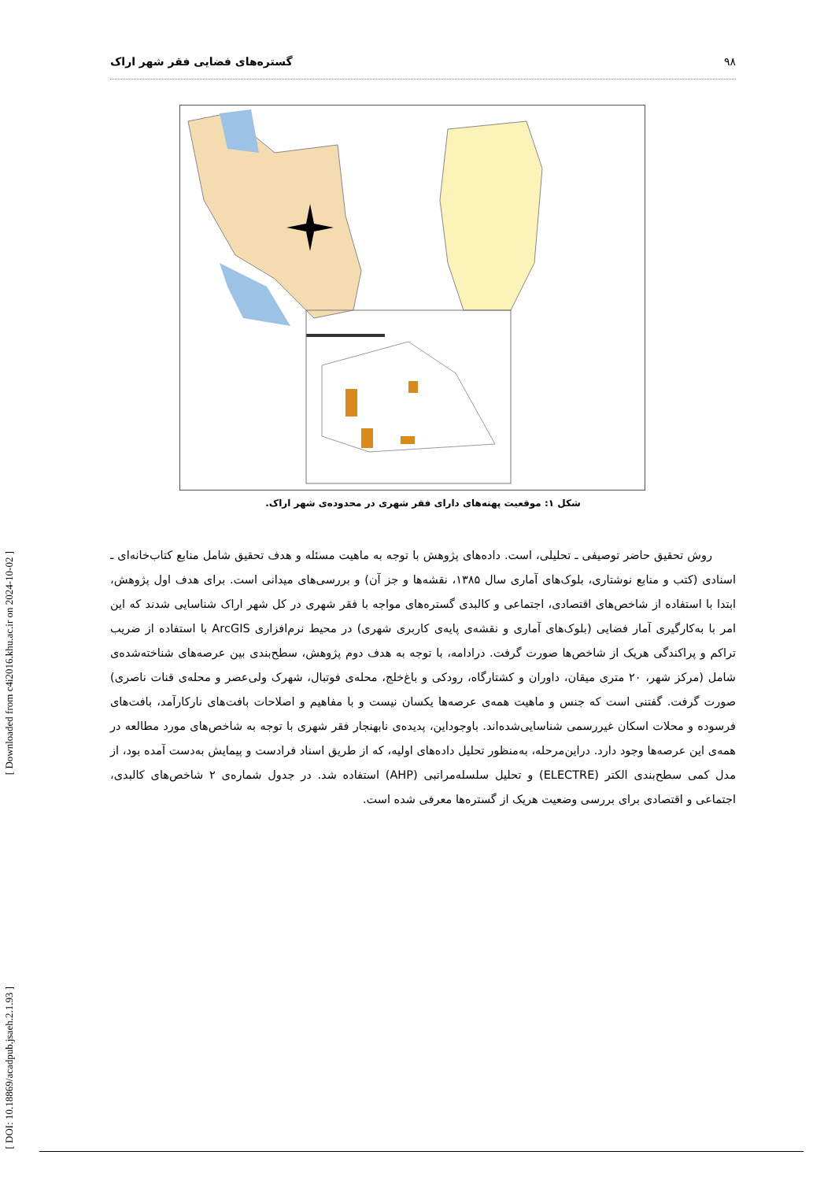۹۸ گستره‌های فضایی فقر شهر اراک
شکل ۱: موقعیت پهنه‌های دارای فقر شهری در محدوده‌ی شهر اراک.
روش تحقیق حاضر توصیفی ـ تحلیلی، است. داده‌های پژوهش با توجه به ماهیت مسئله و هدف تحقیق شامل منابع کتاب‌خانه‌ای ـ اسنادی (کتب و منابع نوشتاری، بلوک‌های آماری سال ۱۳۸۵، نقشه‌ها و جز آن) و بررسی‌های میدانی است. برای هدف اول پژوهش، ابتدا با استفاده از شاخص‌های اقتصادی، اجتماعی و کالبدی گستره‌های مواجه با فقر شهری در کل شهر اراک شناسایی شدند که این امر با به‌کارگیری آمار فضایی (بلوک‌های آماری و نقشه‌ی پایه‌ی کاربری شهری) در محیط نرم‌افزاری ArcGIS با استفاده از ضریب تراکم و پراکندگی هریک از شاخص‌ها صورت گرفت. درادامه، با توجه به هدف دوم پژوهش، سطح‌بندی بین عرصه‌های شناخته‌شده‌ی شامل (مرکز شهر، ۲۰ متری میقان، داوران و کشتارگاه، رودکی و باغ‌خلج، محله‌ی فوتبال، شهرک ولی‌عصر و محله‌ی قنات ناصری) صورت گرفت. گفتنی است که جنس و ماهیت همه‌ی عرصه‌ها یکسان نیست و با مفاهیم و اصلاحات بافت‌های نارکارآمد، بافت‌های فرسوده و محلات اسکان غیررسمی شناسایی‌شده‌اند. باوجوداین، پدیده‌ی نابهنجار فقر شهری با توجه به شاخص‌های مورد مطالعه در همه‌ی این عرصه‌ها وجود دارد. دراین‌مرحله، به‌منظور تحلیل داده‌های اولیه، که از طریق اسناد فرادست و پیمایش به‌دست آمده بود، از مدل کمی سطح‌بندی الکتر (ELECTRE) و تحلیل سلسله‌مراتبی (AHP) استفاده شد. در جدول شماره‌ی ۲ شاخص‌های کالبدی، اجتماعی و اقتصادی برای بررسی وضعیت هریک از گستره‌ها معرفی شده است.
[ Downloaded from c4i2016.khu.ac.ir on 2024-10-02 ]
[ DOI: 10.18869/acadpub.jsaeh.2.1.93 ]